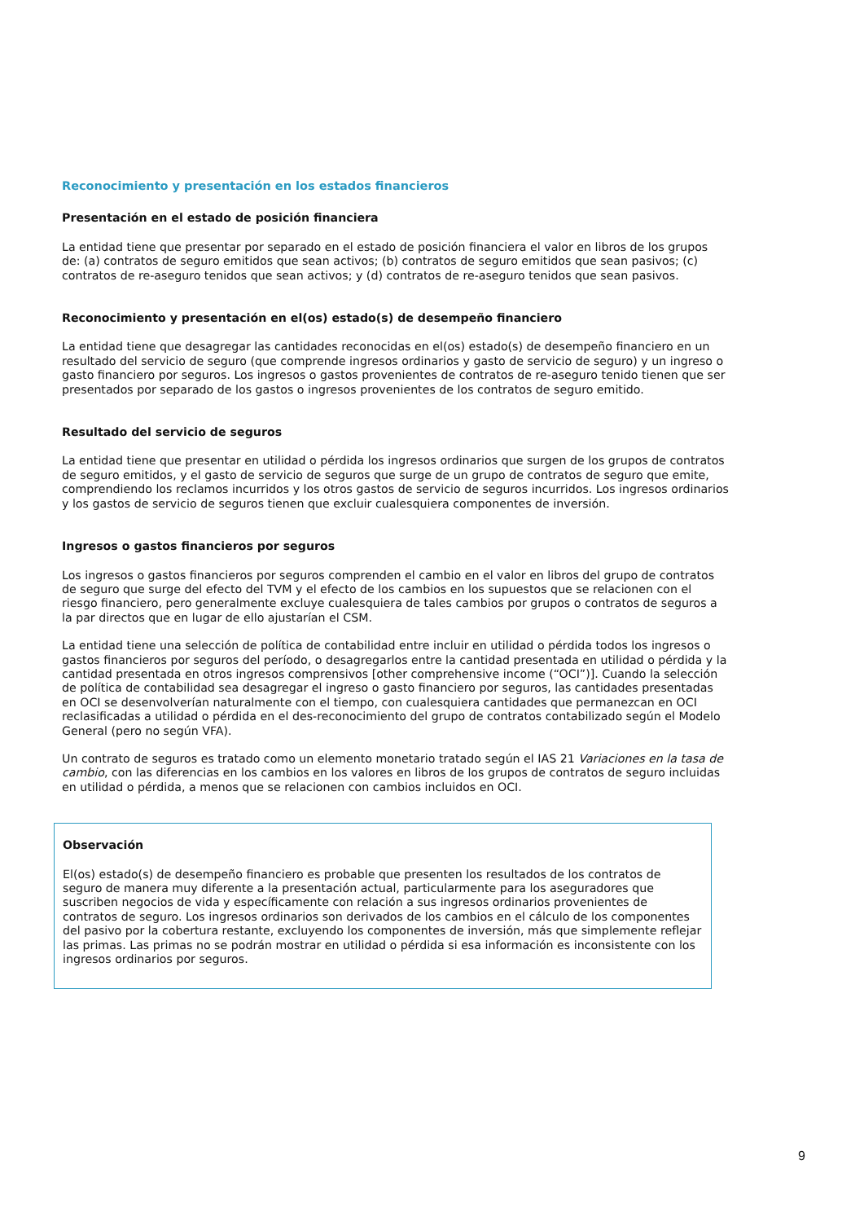Reconocimiento y presentación en los estados financieros
Presentación en el estado de posición financiera
La entidad tiene que presentar por separado en el estado de posición financiera el valor en libros de los grupos de: (a) contratos de seguro emitidos que sean activos; (b) contratos de seguro emitidos que sean pasivos; (c) contratos de re-aseguro tenidos que sean activos; y (d) contratos de re-aseguro tenidos que sean pasivos.
Reconocimiento y presentación en el(os) estado(s) de desempeño financiero
La entidad tiene que desagregar las cantidades reconocidas en el(os) estado(s) de desempeño financiero en un resultado del servicio de seguro (que comprende ingresos ordinarios y gasto de servicio de seguro) y un ingreso o gasto financiero por seguros. Los ingresos o gastos provenientes de contratos de re-aseguro tenido tienen que ser presentados por separado de los gastos o ingresos provenientes de los contratos de seguro emitido.
Resultado del servicio de seguros
La entidad tiene que presentar en utilidad o pérdida los ingresos ordinarios que surgen de los grupos de contratos de seguro emitidos, y el gasto de servicio de seguros que surge de un grupo de contratos de seguro que emite, comprendiendo los reclamos incurridos y los otros gastos de servicio de seguros incurridos. Los ingresos ordinarios y los gastos de servicio de seguros tienen que excluir cualesquiera componentes de inversión.
Ingresos o gastos financieros por seguros
Los ingresos o gastos financieros por seguros comprenden el cambio en el valor en libros del grupo de contratos de seguro que surge del efecto del TVM y el efecto de los cambios en los supuestos que se relacionen con el riesgo financiero, pero generalmente excluye cualesquiera de tales cambios por grupos o contratos de seguros a la par directos que en lugar de ello ajustarían el CSM.
La entidad tiene una selección de política de contabilidad entre incluir en utilidad o pérdida todos los ingresos o gastos financieros por seguros del período, o desagregarlos entre la cantidad presentada en utilidad o pérdida y la cantidad presentada en otros ingresos comprensivos [other comprehensive income (“OCI”)]. Cuando la selección de política de contabilidad sea desagregar el ingreso o gasto financiero por seguros, las cantidades presentadas en OCI se desenvolverían naturalmente con el tiempo, con cualesquiera cantidades que permanezcan en OCI reclasificadas a utilidad o pérdida en el des-reconocimiento del grupo de contratos contabilizado según el Modelo General (pero no según VFA).
Un contrato de seguros es tratado como un elemento monetario tratado según el IAS 21 Variaciones en la tasa de cambio, con las diferencias en los cambios en los valores en libros de los grupos de contratos de seguro incluidas en utilidad o pérdida, a menos que se relacionen con cambios incluidos en OCI.
Observación
El(os) estado(s) de desempeño financiero es probable que presenten los resultados de los contratos de seguro de manera muy diferente a la presentación actual, particularmente para los aseguradores que suscriben negocios de vida y específicamente con relación a sus ingresos ordinarios provenientes de contratos de seguro. Los ingresos ordinarios son derivados de los cambios en el cálculo de los componentes del pasivo por la cobertura restante, excluyendo los componentes de inversión, más que simplemente reflejar las primas. Las primas no se podrán mostrar en utilidad o pérdida si esa información es inconsistente con los ingresos ordinarios por seguros.
9